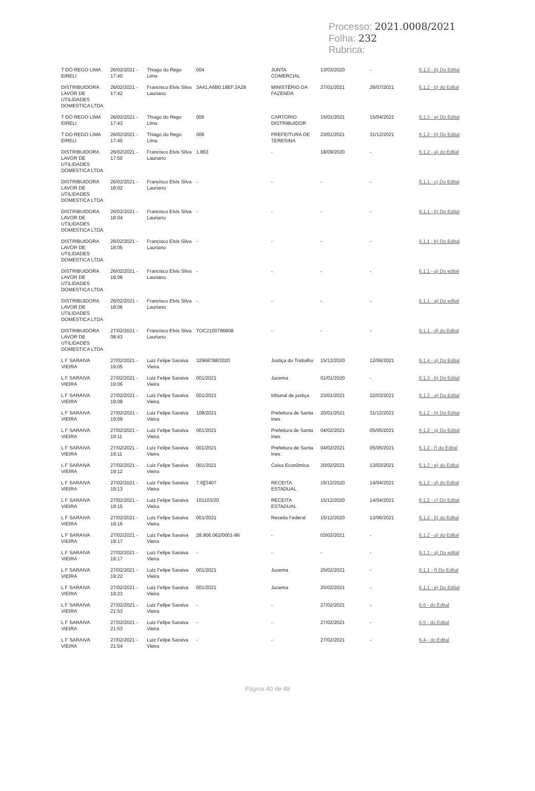Processo: 2021.0008/2021
Folha: 232
Rubrica:
| T DO REGO LIMA EIRELI | 26/02/2021 - 17:40 | Thiago do Rego Lima | 004 | JUNTA COMERCIAL | 13/03/2020 | - | 6.1.3 - b) Do Edital |
| DISTRIBUIDORA LAVOR DE UTILIDADES DOMESTICA LTDA | 26/02/2021 - 17:42 | Francisco Elvis Silva Lauriano | 3A41.A6B0.18EF.3A28 | MINISTÉRIO DA FAZENDA | 27/01/2021 | 26/07/2021 | 6.1.2 - b) do Edital |
| T DO REGO LIMA EIRELI | 26/02/2021 - 17:43 | Thiago do Rego Lima | 005 | CARTORIO DISTRIBUIDOR | 15/01/2021 | 15/04/2021 | 6.1.3 - a) Do Edital |
| T DO REGO LIMA EIRELI | 26/02/2021 - 17:45 | Thiago do Rego Lima | 006 | PREFEITURA DE TERESINA | 23/01/2021 | 31/12/2021 | 6.1.2 - h) Do Edital |
| DISTRIBUIDORA LAVOR DE UTILIDADES DOMESTICA LTDA | 26/02/2021 - 17:50 | Francisco Elvis Silva Lauriano | 1.863 | - | 18/09/2020 | - | 6.1.2 - a) do Edital |
| DISTRIBUIDORA LAVOR DE UTILIDADES DOMESTICA LTDA | 26/02/2021 - 18:02 | Francisco Elvis Silva Lauriano | - | - | - | - | 6.1.1 - c) Do Edital |
| DISTRIBUIDORA LAVOR DE UTILIDADES DOMESTICA LTDA | 26/02/2021 - 18:04 | Francisco Elvis Silva Lauriano | - | - | - | - | 6.1.1 - b) Do Edital |
| DISTRIBUIDORA LAVOR DE UTILIDADES DOMESTICA LTDA | 26/02/2021 - 18:05 | Francisco Elvis Silva Lauriano | - | - | - | - | 6.1.1 - b) Do Edital |
| DISTRIBUIDORA LAVOR DE UTILIDADES DOMESTICA LTDA | 26/02/2021 - 18:06 | Francisco Elvis Silva Lauriano | - | - | - | - | 6.1.1 - a) Do edital |
| DISTRIBUIDORA LAVOR DE UTILIDADES DOMESTICA LTDA | 26/02/2021 - 18:06 | Francisco Elvis Silva Lauriano | - | - | - | - | 6.1.1 - a) Do edital |
| DISTRIBUIDORA LAVOR DE UTILIDADES DOMESTICA LTDA | 27/02/2021 - 08:43 | Francisco Elvis Silva Lauriano | TOC2100796808 | - | - | - | 6.1.1 - d) do Edital |
| L F SARAIVA VIEIRA | 27/02/2021 - 19:05 | Luiz Felipe Saraiva Vieira | 32968788/2020 | Justiça do Trabalho | 15/12/2020 | 12/06/2021 | 6.1.4 - a) Do Edital |
| L F SARAIVA VIEIRA | 27/02/2021 - 19:06 | Luiz Felipe Saraiva Vieira | 001/2021 | Jucema | 01/01/2020 | - | 6.1.3 - b) Do Edital |
| L F SARAIVA VIEIRA | 27/02/2021 - 19:08 | Luiz Felipe Saraiva Vieira | 001/2021 | tribunal de justiça | 23/01/2021 | 22/03/2021 | 6.1.3 - a) Do Edital |
| L F SARAIVA VIEIRA | 27/02/2021 - 19:09 | Luiz Felipe Saraiva Vieira | 108/2021 | Prefeitura de Santa Ines | 20/01/2021 | 31/12/2021 | 6.1.2 - h) Do Edital |
| L F SARAIVA VIEIRA | 27/02/2021 - 19:11 | Luiz Felipe Saraiva Vieira | 001/2021 | Prefeitura de Santa Ines | 04/02/2021 | 05/05/2021 | 6.1.2 - g) Do Edital |
| L F SARAIVA VIEIRA | 27/02/2021 - 19:11 | Luiz Felipe Saraiva Vieira | 001/2021 | Prefeitura de Santa Ines | 04/02/2021 | 05/05/2021 | 6.1.2 - f) do Edital |
| L F SARAIVA VIEIRA | 27/02/2021 - 19:12 | Luiz Felipe Saraiva Vieira | 001/2021 | Caixa Econômica | 20/02/2021 | 13/03/2021 | 6.1.2 - e) do Edital |
| L F SARAIVA VIEIRA | 27/02/2021 - 19:13 | Luiz Felipe Saraiva Vieira | 7.6[[3407 | RECEITA ESTADUAL | 15/12/2020 | 14/04/2021 | 6.1.2 - d) do Edital |
| L F SARAIVA VIEIRA | 27/02/2021 - 19:15 | Luiz Felipe Saraiva Vieira | 101103/20 | RECEITA ESTADUAL | 15/12/2020 | 14/04/2021 | 6.1.2 - c) Do Edital |
| L F SARAIVA VIEIRA | 27/02/2021 - 19:16 | Luiz Felipe Saraiva Vieira | 001/2021 | Receita Federal | 15/12/2020 | 13/06/2021 | 6.1.2 - b) do Edital |
| L F SARAIVA VIEIRA | 27/02/2021 - 19:17 | Luiz Felipe Saraiva Vieira | 28.906.062/0001-86 | - | 03/02/2021 | - | 6.1.2 - a) do Edital |
| L F SARAIVA VIEIRA | 27/02/2021 - 19:17 | Luiz Felipe Saraiva Vieira | - | - | - | - | 6.1.1 - a) Do edital |
| L F SARAIVA VIEIRA | 27/02/2021 - 19:22 | Luiz Felipe Saraiva Vieira | 001/2021 | Jucema | 25/02/2021 | - | 6.1.1 - f) Do Edital |
| L F SARAIVA VIEIRA | 27/02/2021 - 19:23 | Luiz Felipe Saraiva Vieira | 001/2021 | Jucema | 25/02/2021 | - | 6.1.1 - e) Do Edital |
| L F SARAIVA VIEIRA | 27/02/2021 - 21:53 | Luiz Felipe Saraiva Vieira | - | - | 27/02/2021 | - | 6.6 - do Edital |
| L F SARAIVA VIEIRA | 27/02/2021 - 21:53 | Luiz Felipe Saraiva Vieira | - | - | 27/02/2021 | - | 6.5 - do Edital |
| L F SARAIVA VIEIRA | 27/02/2021 - 21:54 | Luiz Felipe Saraiva Vieira | - | - | 27/02/2021 | - | 6.4 - do Edital |
Página 40 de 48